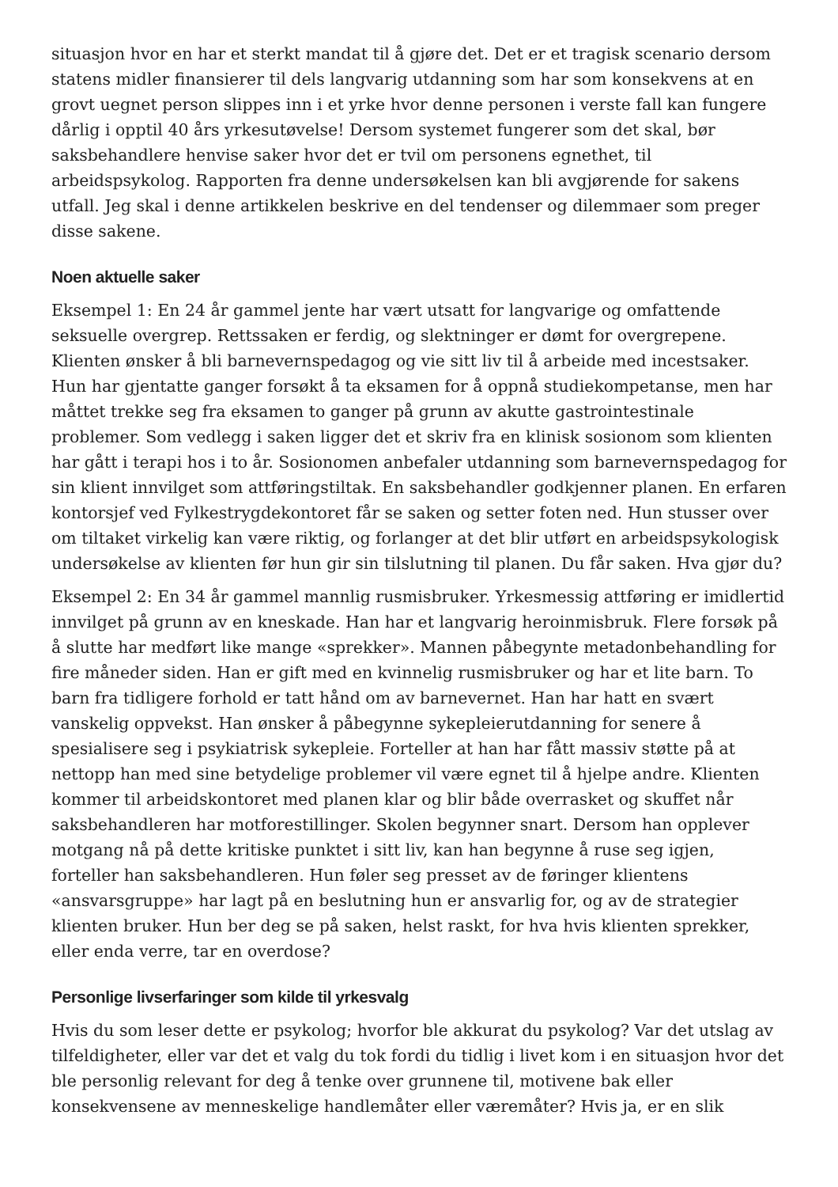situasjon hvor en har et sterkt mandat til å gjøre det. Det er et tragisk scenario dersom statens midler finansierer til dels langvarig utdanning som har som konsekvens at en grovt uegnet person slippes inn i et yrke hvor denne personen i verste fall kan fungere dårlig i opptil 40 års yrkesutøvelse! Dersom systemet fungerer som det skal, bør saksbehandlere henvise saker hvor det er tvil om personens egnethet, til arbeidspsykolog. Rapporten fra denne undersøkelsen kan bli avgjørende for sakens utfall. Jeg skal i denne artikkelen beskrive en del tendenser og dilemmaer som preger disse sakene.
Noen aktuelle saker
Eksempel 1: En 24 år gammel jente har vært utsatt for langvarige og omfattende seksuelle overgrep. Rettssaken er ferdig, og slektninger er dømt for overgrepene. Klienten ønsker å bli barnevernspedagog og vie sitt liv til å arbeide med incestsaker. Hun har gjentatte ganger forsøkt å ta eksamen for å oppnå studiekompetanse, men har måttet trekke seg fra eksamen to ganger på grunn av akutte gastrointestinale problemer. Som vedlegg i saken ligger det et skriv fra en klinisk sosionom som klienten har gått i terapi hos i to år. Sosionomen anbefaler utdanning som barnevernspedagog for sin klient innvilget som attføringstiltak. En saksbehandler godkjenner planen. En erfaren kontorsjef ved Fylkestrygdekontoret får se saken og setter foten ned. Hun stusser over om tiltaket virkelig kan være riktig, og forlanger at det blir utført en arbeidspsykologisk undersøkelse av klienten før hun gir sin tilslutning til planen. Du får saken. Hva gjør du?
Eksempel 2: En 34 år gammel mannlig rusmisbruker. Yrkesmessig attføring er imidlertid innvilget på grunn av en kneskade. Han har et langvarig heroinmisbruk. Flere forsøk på å slutte har medført like mange «sprekker». Mannen påbegynte metadonbehandling for fire måneder siden. Han er gift med en kvinnelig rusmisbruker og har et lite barn. To barn fra tidligere forhold er tatt hånd om av barnevernet. Han har hatt en svært vanskelig oppvekst. Han ønsker å påbegynne sykepleierutdanning for senere å spesialisere seg i psykiatrisk sykepleie. Forteller at han har fått massiv støtte på at nettopp han med sine betydelige problemer vil være egnet til å hjelpe andre. Klienten kommer til arbeidskontoret med planen klar og blir både overrasket og skuffet når saksbehandleren har motforestillinger. Skolen begynner snart. Dersom han opplever motgang nå på dette kritiske punktet i sitt liv, kan han begynne å ruse seg igjen, forteller han saksbehandleren. Hun føler seg presset av de føringer klientens «ansvarsgruppe» har lagt på en beslutning hun er ansvarlig for, og av de strategier klienten bruker. Hun ber deg se på saken, helst raskt, for hva hvis klienten sprekker, eller enda verre, tar en overdose?
Personlige livserfaringer som kilde til yrkesvalg
Hvis du som leser dette er psykolog; hvorfor ble akkurat du psykolog? Var det utslag av tilfeldigheter, eller var det et valg du tok fordi du tidlig i livet kom i en situasjon hvor det ble personlig relevant for deg å tenke over grunnene til, motivene bak eller konsekvensene av menneskelige handlemåter eller væremåter? Hvis ja, er en slik